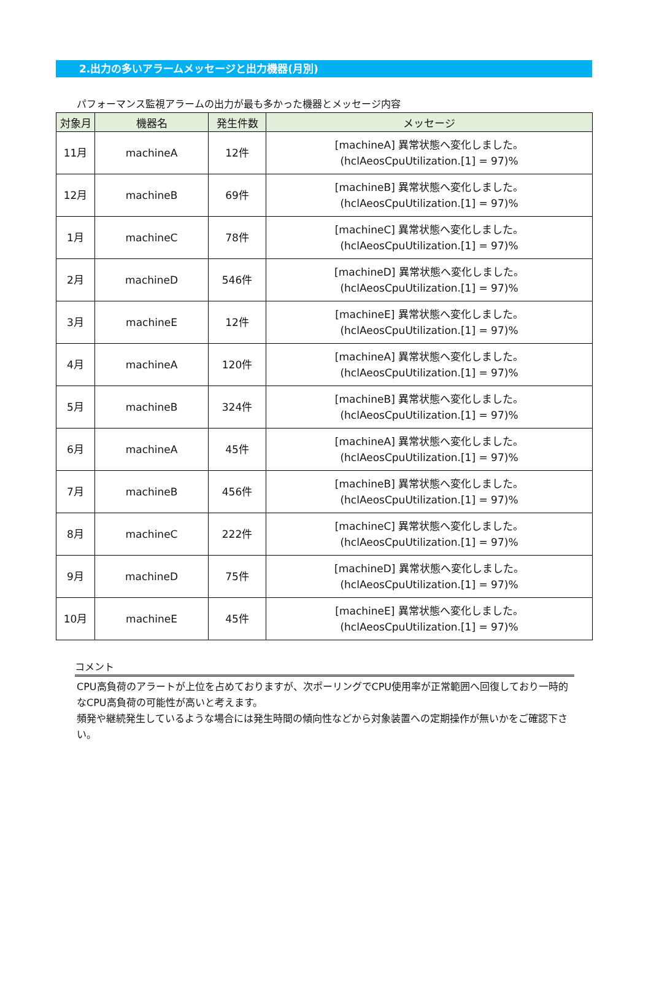2.出力の多いアラームメッセージと出力機器(月別)
パフォーマンス監視アラームの出力が最も多かった機器とメッセージ内容
| 対象月 | 機器名 | 発生件数 | メッセージ |
| --- | --- | --- | --- |
| 11月 | machineA | 12件 | [machineA] 異常状態へ変化しました。 (hclAeosCpuUtilization.[1] = 97)% |
| 12月 | machineB | 69件 | [machineB] 異常状態へ変化しました。 (hclAeosCpuUtilization.[1] = 97)% |
| 1月 | machineC | 78件 | [machineC] 異常状態へ変化しました。 (hclAeosCpuUtilization.[1] = 97)% |
| 2月 | machineD | 546件 | [machineD] 異常状態へ変化しました。 (hclAeosCpuUtilization.[1] = 97)% |
| 3月 | machineE | 12件 | [machineE] 異常状態へ変化しました。 (hclAeosCpuUtilization.[1] = 97)% |
| 4月 | machineA | 120件 | [machineA] 異常状態へ変化しました。 (hclAeosCpuUtilization.[1] = 97)% |
| 5月 | machineB | 324件 | [machineB] 異常状態へ変化しました。 (hclAeosCpuUtilization.[1] = 97)% |
| 6月 | machineA | 45件 | [machineA] 異常状態へ変化しました。 (hclAeosCpuUtilization.[1] = 97)% |
| 7月 | machineB | 456件 | [machineB] 異常状態へ変化しました。 (hclAeosCpuUtilization.[1] = 97)% |
| 8月 | machineC | 222件 | [machineC] 異常状態へ変化しました。 (hclAeosCpuUtilization.[1] = 97)% |
| 9月 | machineD | 75件 | [machineD] 異常状態へ変化しました。 (hclAeosCpuUtilization.[1] = 97)% |
| 10月 | machineE | 45件 | [machineE] 異常状態へ変化しました。 (hclAeosCpuUtilization.[1] = 97)% |
コメント
CPU高負荷のアラートが上位を占めておりますが、次ポーリングでCPU使用率が正常範囲へ回復しており一時的なCPU高負荷の可能性が高いと考えます。
頻発や継続発生しているような場合には発生時間の傾向性などから対象装置への定期操作が無いかをご確認下さい。